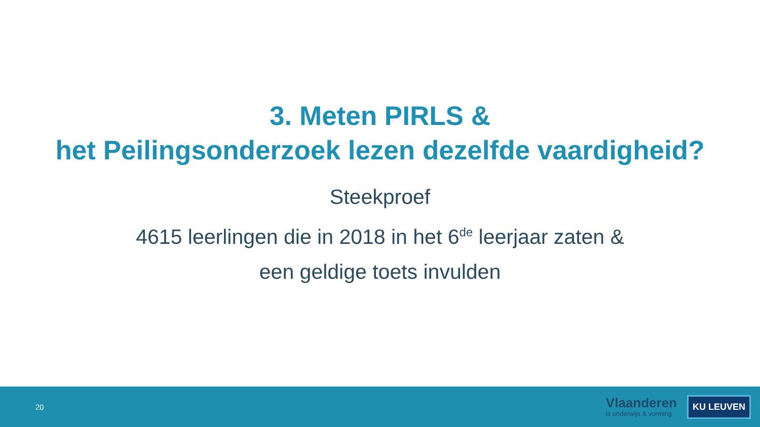3. Meten PIRLS &
het Peilingsonderzoek lezen dezelfde vaardigheid?
Steekproef
4615 leerlingen die in 2018 in het 6<sup>de</sup> leerjaar zaten &
een geldige toets invulden
20
Vlaanderen
is onderwijs & vorming
KU LEUVEN